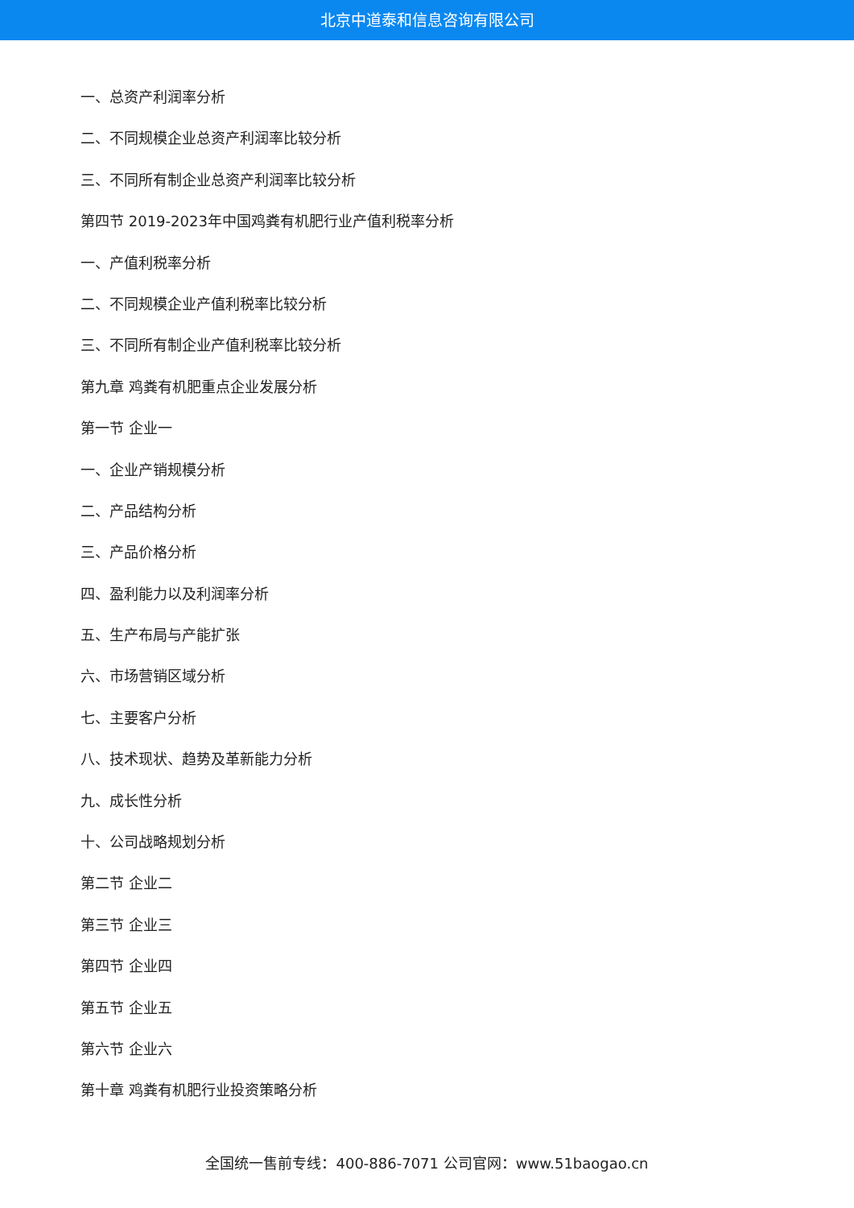北京中道泰和信息咨询有限公司
一、总资产利润率分析
二、不同规模企业总资产利润率比较分析
三、不同所有制企业总资产利润率比较分析
第四节 2019-2023年中国鸡粪有机肥行业产值利税率分析
一、产值利税率分析
二、不同规模企业产值利税率比较分析
三、不同所有制企业产值利税率比较分析
第九章 鸡粪有机肥重点企业发展分析
第一节 企业一
一、企业产销规模分析
二、产品结构分析
三、产品价格分析
四、盈利能力以及利润率分析
五、生产布局与产能扩张
六、市场营销区域分析
七、主要客户分析
八、技术现状、趋势及革新能力分析
九、成长性分析
十、公司战略规划分析
第二节 企业二
第三节 企业三
第四节 企业四
第五节 企业五
第六节 企业六
第十章 鸡粪有机肥行业投资策略分析
全国统一售前专线：400-886-7071 公司官网：www.51baogao.cn